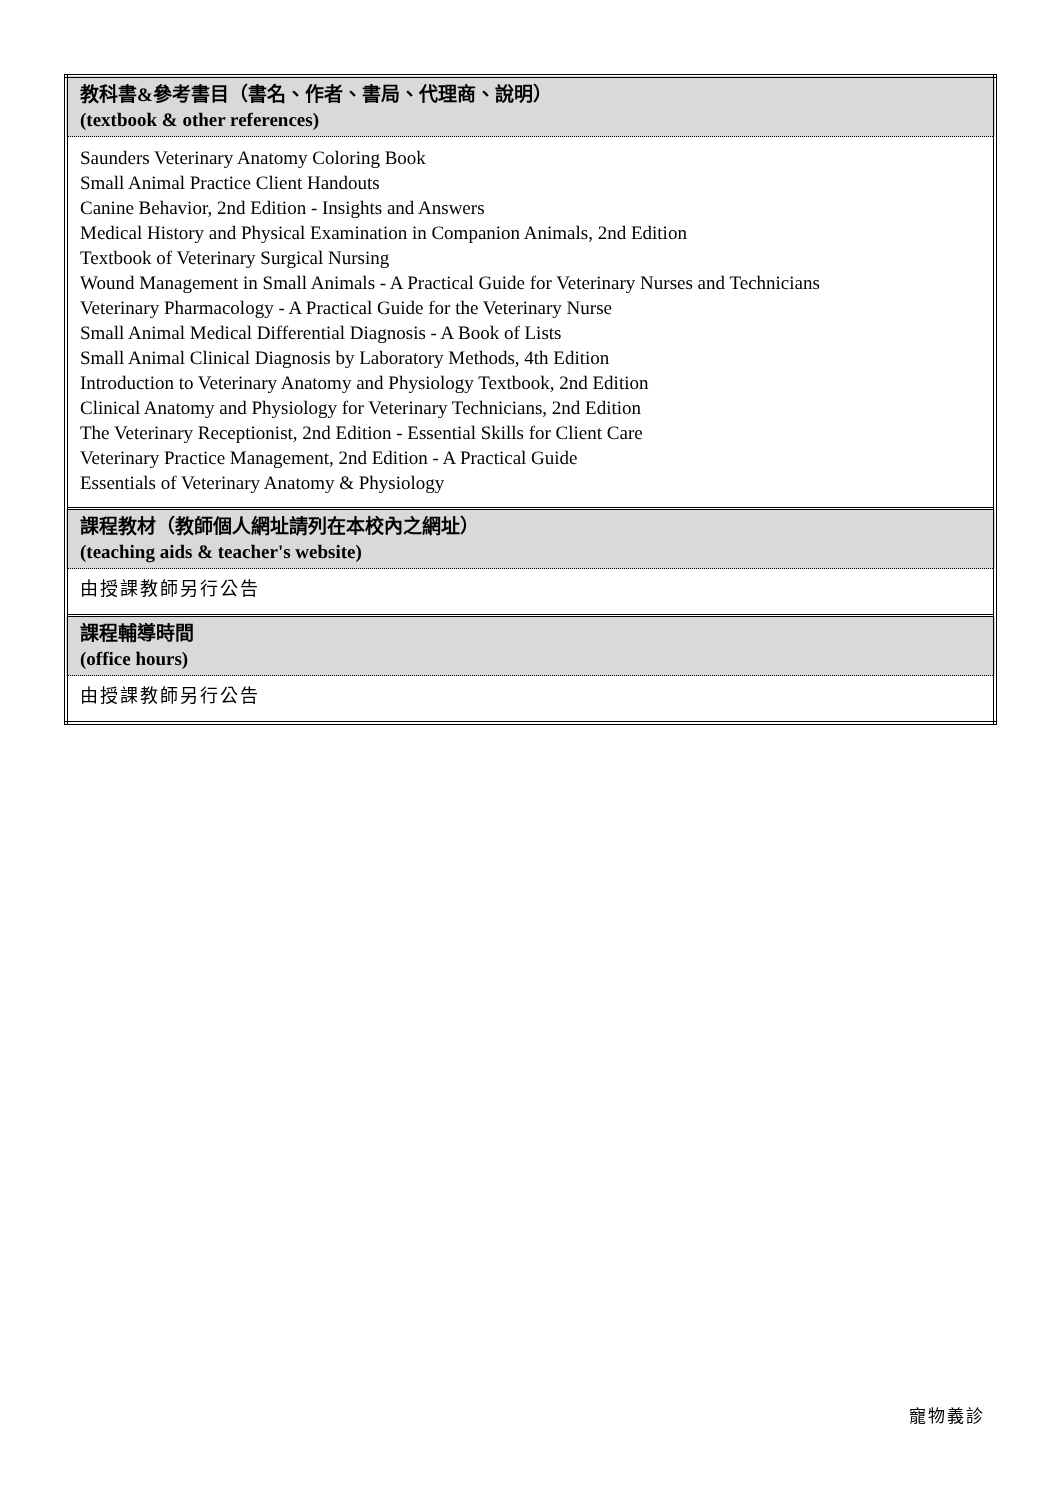| 教科書&參考書目（書名、作者、書局、代理商、說明） (textbook & other references) |
| Saunders Veterinary Anatomy Coloring Book Small Animal Practice Client Handouts Canine Behavior, 2nd Edition - Insights and Answers Medical History and Physical Examination in Companion Animals, 2nd Edition Textbook of Veterinary Surgical Nursing Wound Management in Small Animals - A Practical Guide for Veterinary Nurses and Technicians Veterinary Pharmacology - A Practical Guide for the Veterinary Nurse Small Animal Medical Differential Diagnosis - A Book of Lists Small Animal Clinical Diagnosis by Laboratory Methods, 4th Edition Introduction to Veterinary Anatomy and Physiology Textbook, 2nd Edition Clinical Anatomy and Physiology for Veterinary Technicians, 2nd Edition The Veterinary Receptionist, 2nd Edition - Essential Skills for Client Care Veterinary Practice Management, 2nd Edition - A Practical Guide Essentials of Veterinary Anatomy & Physiology |
| 課程教材（教師個人網址請列在本校內之網址） (teaching aids & teacher's website) |
| 由授課教師另行公告 |
| 課程輔導時間 (office hours) |
| 由授課教師另行公告 |
寵物義診